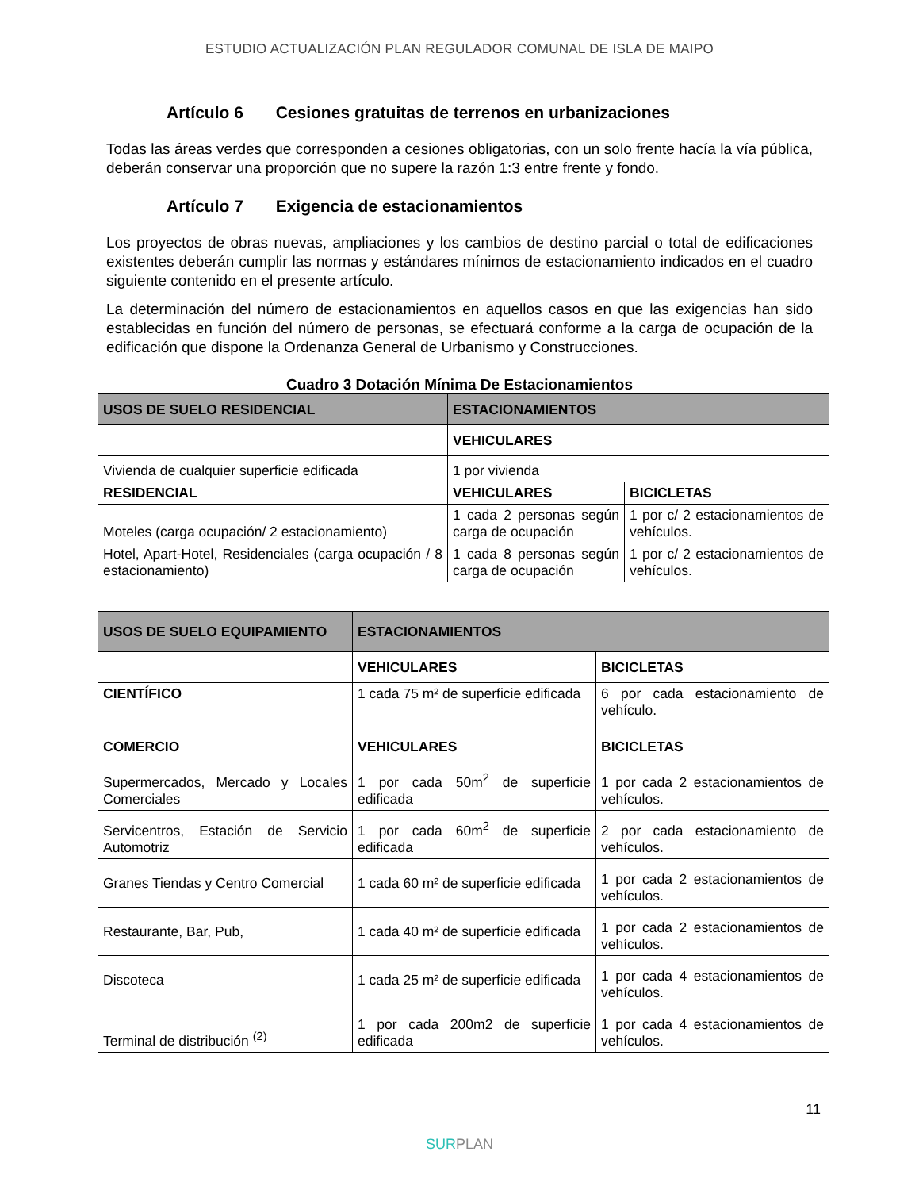ESTUDIO ACTUALIZACIÓN PLAN REGULADOR COMUNAL DE ISLA DE MAIPO
Artículo 6 Cesiones gratuitas de terrenos en urbanizaciones
Todas las áreas verdes que corresponden a cesiones obligatorias, con un solo frente hacía la vía pública, deberán conservar una proporción que no supere la razón 1:3 entre frente y fondo.
Artículo 7 Exigencia de estacionamientos
Los proyectos de obras nuevas, ampliaciones y los cambios de destino parcial o total de edificaciones existentes deberán cumplir las normas y estándares mínimos de estacionamiento indicados en el cuadro siguiente contenido en el presente artículo.
La determinación del número de estacionamientos en aquellos casos en que las exigencias han sido establecidas en función del número de personas, se efectuará conforme a la carga de ocupación de la edificación que dispone la Ordenanza General de Urbanismo y Construcciones.
Cuadro 3 Dotación Mínima De Estacionamientos
| USOS DE SUELO RESIDENCIAL | ESTACIONAMIENTOS | |
| | VEHICULARES | |
| Vivienda de cualquier superficie edificada | 1 por vivienda | |
| RESIDENCIAL | VEHICULARES | BICICLETAS |
| Moteles (carga ocupación/ 2 estacionamiento) | 1 cada 2 personas según carga de ocupación | 1 por c/ 2 estacionamientos de vehículos. |
| Hotel, Apart-Hotel, Residenciales (carga ocupación / 8 estacionamiento) | 1 cada 8 personas según carga de ocupación | 1 por c/ 2 estacionamientos de vehículos. |
| USOS DE SUELO EQUIPAMIENTO | ESTACIONAMIENTOS | |
| | VEHICULARES | BICICLETAS |
| CIENTÍFICO | 1 cada 75 m² de superficie edificada | 6 por cada estacionamiento de vehículo. |
| COMERCIO | VEHICULARES | BICICLETAS |
| Supermercados, Mercado y Locales Comerciales | 1 por cada 50m<sup>2</sup> de superficie edificada | 1 por cada 2 estacionamientos de vehículos. |
| Servicentros, Estación de Servicio Automotriz | 1 por cada 60m<sup>2</sup> de superficie edificada | 2 por cada estacionamiento de vehículos. |
| Granes Tiendas y Centro Comercial | 1 cada 60 m² de superficie edificada | 1 por cada 2 estacionamientos de vehículos. |
| Restaurante, Bar, Pub, | 1 cada 40 m² de superficie edificada | 1 por cada 2 estacionamientos de vehículos. |
| Discoteca | 1 cada 25 m² de superficie edificada | 1 por cada 4 estacionamientos de vehículos. |
| Terminal de distribución <sup>(2)</sup> | 1 por cada 200m2 de superficie edificada | 1 por cada 4 estacionamientos de vehículos. |
11
SURPLAN